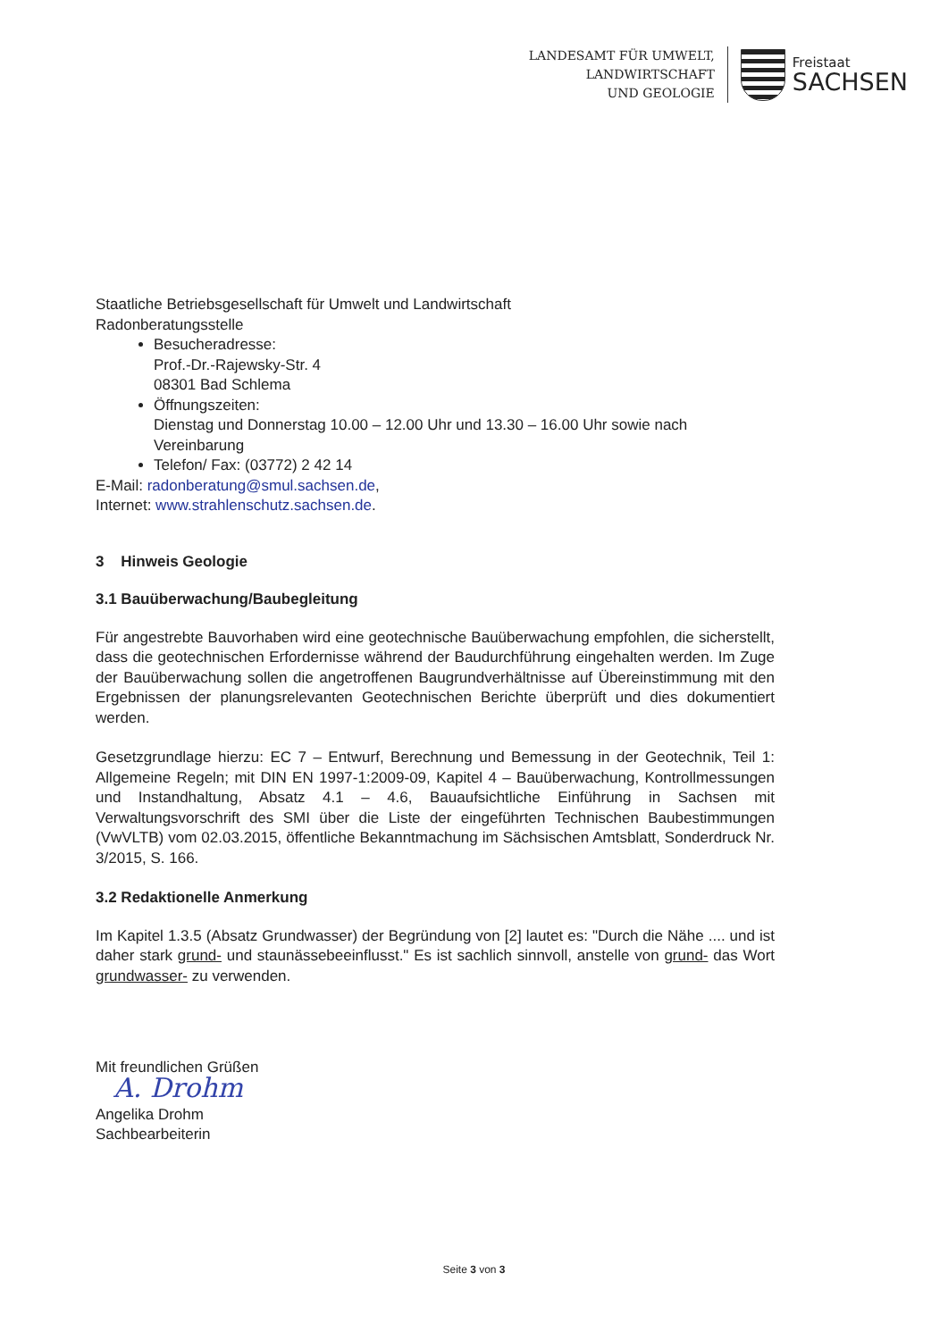LANDESAMT FÜR UMWELT,
LANDWIRTSCHAFT
UND GEOLOGIE
Freistaat
SACHSEN
Staatliche Betriebsgesellschaft für Umwelt und Landwirtschaft
Radonberatungsstelle
Besucheradresse:
Prof.-Dr.-Rajewsky-Str. 4
08301 Bad Schlema
Öffnungszeiten:
Dienstag und Donnerstag 10.00 – 12.00 Uhr und 13.30 – 16.00 Uhr sowie nach Vereinbarung
Telefon/ Fax: (03772) 2 42 14
E-Mail: radonberatung@smul.sachsen.de,
Internet: www.strahlenschutz.sachsen.de.
3 Hinweis Geologie
3.1 Bauüberwachung/Baubegleitung
Für angestrebte Bauvorhaben wird eine geotechnische Bauüberwachung empfohlen, die sicherstellt, dass die geotechnischen Erfordernisse während der Baudurchführung eingehalten werden. Im Zuge der Bauüberwachung sollen die angetroffenen Baugrundverhältnisse auf Übereinstimmung mit den Ergebnissen der planungsrelevanten Geotechnischen Berichte überprüft und dies dokumentiert werden.
Gesetzgrundlage hierzu: EC 7 – Entwurf, Berechnung und Bemessung in der Geotechnik, Teil 1: Allgemeine Regeln; mit DIN EN 1997-1:2009-09, Kapitel 4 – Bauüberwachung, Kontrollmessungen und Instandhaltung, Absatz 4.1 – 4.6, Bauaufsichtliche Einführung in Sachsen mit Verwaltungsvorschrift des SMI über die Liste der eingeführten Technischen Baubestimmungen (VwVLTB) vom 02.03.2015, öffentliche Bekanntmachung im Sächsischen Amtsblatt, Sonderdruck Nr. 3/2015, S. 166.
3.2 Redaktionelle Anmerkung
Im Kapitel 1.3.5 (Absatz Grundwasser) der Begründung von [2] lautet es: "Durch die Nähe .... und ist daher stark grund- und staunässebeeinflusst." Es ist sachlich sinnvoll, anstelle von grund- das Wort grundwasser- zu verwenden.
Mit freundlichen Grüßen
A. Drohm
Angelika Drohm
Sachbearbeiterin
Seite 3 von 3